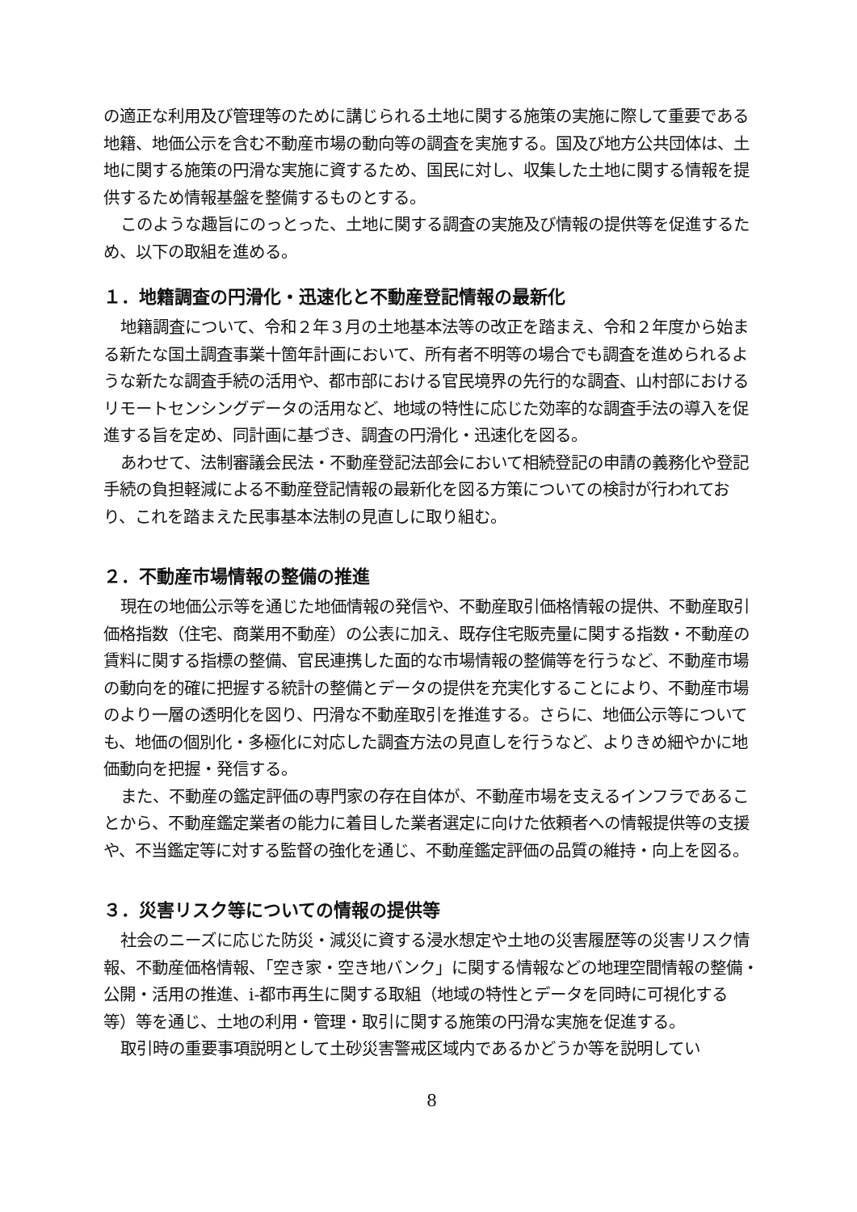の適正な利用及び管理等のために講じられる土地に関する施策の実施に際して重要である地籍、地価公示を含む不動産市場の動向等の調査を実施する。国及び地方公共団体は、土地に関する施策の円滑な実施に資するため、国民に対し、収集した土地に関する情報を提供するため情報基盤を整備するものとする。
このような趣旨にのっとった、土地に関する調査の実施及び情報の提供等を促進するため、以下の取組を進める。
１．地籍調査の円滑化・迅速化と不動産登記情報の最新化
地籍調査について、令和２年３月の土地基本法等の改正を踏まえ、令和２年度から始まる新たな国土調査事業十箇年計画において、所有者不明等の場合でも調査を進められるような新たな調査手続の活用や、都市部における官民境界の先行的な調査、山村部におけるリモートセンシングデータの活用など、地域の特性に応じた効率的な調査手法の導入を促進する旨を定め、同計画に基づき、調査の円滑化・迅速化を図る。
あわせて、法制審議会民法・不動産登記法部会において相続登記の申請の義務化や登記手続の負担軽減による不動産登記情報の最新化を図る方策についての検討が行われており、これを踏まえた民事基本法制の見直しに取り組む。
２．不動産市場情報の整備の推進
現在の地価公示等を通じた地価情報の発信や、不動産取引価格情報の提供、不動産取引価格指数（住宅、商業用不動産）の公表に加え、既存住宅販売量に関する指数・不動産の賃料に関する指標の整備、官民連携した面的な市場情報の整備等を行うなど、不動産市場の動向を的確に把握する統計の整備とデータの提供を充実化することにより、不動産市場のより一層の透明化を図り、円滑な不動産取引を推進する。さらに、地価公示等についても、地価の個別化・多極化に対応した調査方法の見直しを行うなど、よりきめ細やかに地価動向を把握・発信する。
また、不動産の鑑定評価の専門家の存在自体が、不動産市場を支えるインフラであることから、不動産鑑定業者の能力に着目した業者選定に向けた依頼者への情報提供等の支援や、不当鑑定等に対する監督の強化を通じ、不動産鑑定評価の品質の維持・向上を図る。
３．災害リスク等についての情報の提供等
社会のニーズに応じた防災・減災に資する浸水想定や土地の災害履歴等の災害リスク情報、不動産価格情報、「空き家・空き地バンク」に関する情報などの地理空間情報の整備・公開・活用の推進、i-都市再生に関する取組（地域の特性とデータを同時に可視化する等）等を通じ、土地の利用・管理・取引に関する施策の円滑な実施を促進する。
取引時の重要事項説明として土砂災害警戒区域内であるかどうか等を説明してい
8